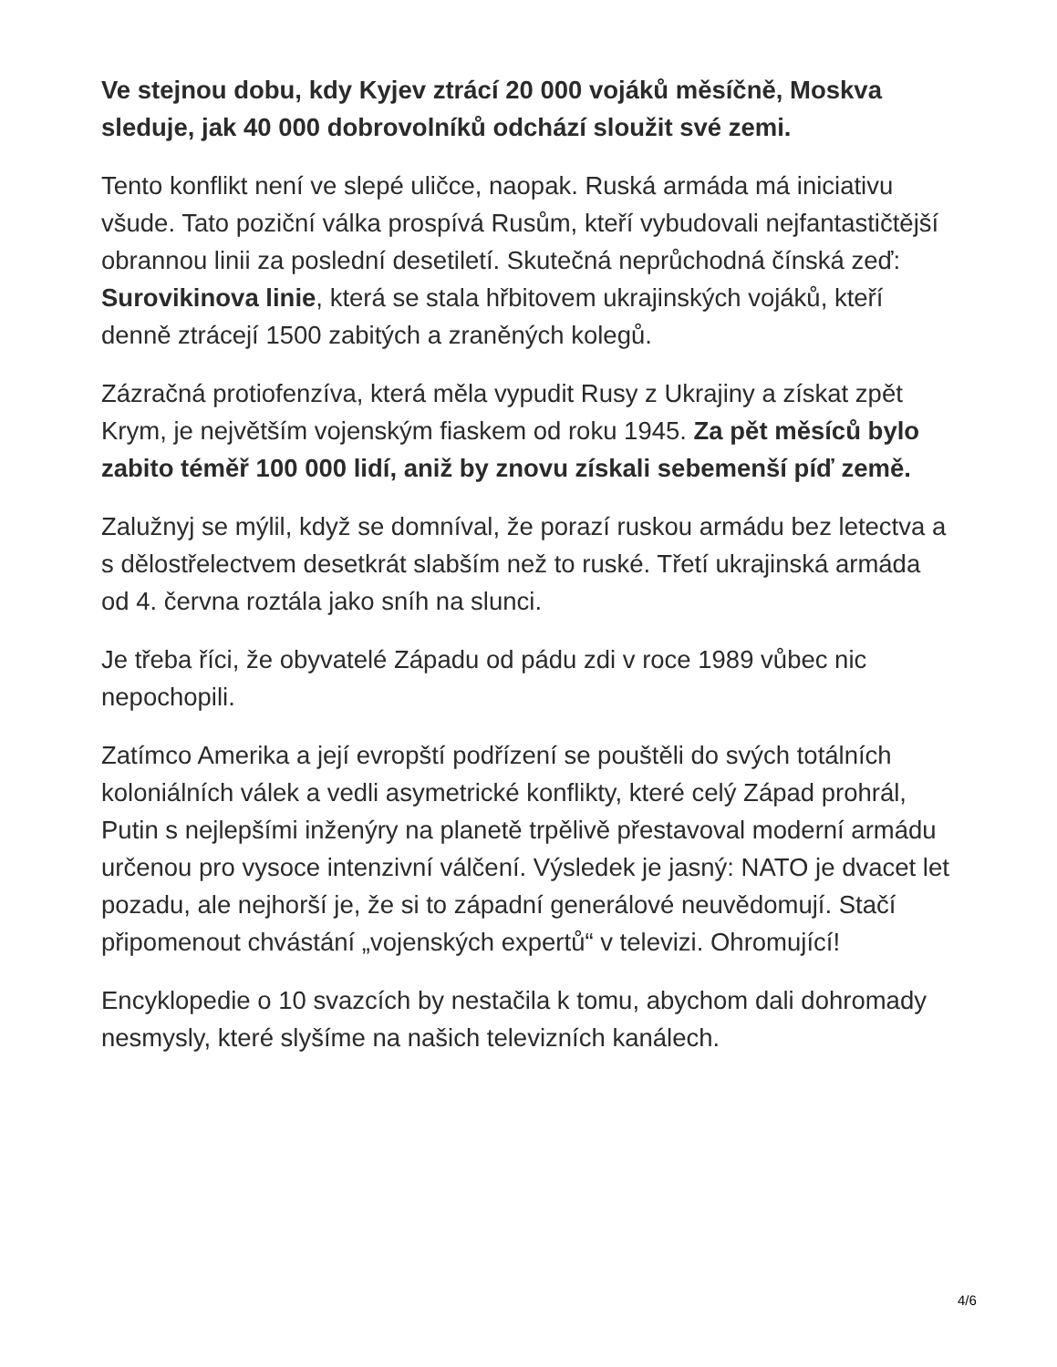Ve stejnou dobu, kdy Kyjev ztrácí 20 000 vojáků měsíčně, Moskva sleduje, jak 40 000 dobrovolníků odchází sloužit své zemi.
Tento konflikt není ve slepé uličce, naopak. Ruská armáda má iniciativu všude. Tato poziční válka prospívá Rusům, kteří vybudovali nejfantastičtější obrannou linii za poslední desetiletí. Skutečná neprůchodná čínská zeď: Surovikinova linie, která se stala hřbitovem ukrajinských vojáků, kteří denně ztrácejí 1500 zabitých a zraněných kolegů.
Zázračná protiofenzíva, která měla vypudit Rusy z Ukrajiny a získat zpět Krym, je největším vojenským fiaskem od roku 1945. Za pět měsíců bylo zabito téměř 100 000 lidí, aniž by znovu získali sebemenší píď země.
Zalužnyj se mýlil, když se domníval, že porazí ruskou armádu bez letectva a s dělostřelectvem desetkrát slabším než to ruské. Třetí ukrajinská armáda od 4. června roztála jako sníh na slunci.
Je třeba říci, že obyvatelé Západu od pádu zdi v roce 1989 vůbec nic nepochopili.
Zatímco Amerika a její evropští podřízení se pouštěli do svých totálních koloniálních válek a vedli asymetrické konflikty, které celý Západ prohrál, Putin s nejlepšími inženýry na planetě trpělivě přestavoval moderní armádu určenou pro vysoce intenzivní válčení. Výsledek je jasný: NATO je dvacet let pozadu, ale nejhorší je, že si to západní generálové neuvědomují. Stačí připomenout chvástání „vojenských expertů“ v televizi. Ohromující!
Encyklopedie o 10 svazcích by nestačila k tomu, abychom dali dohromady nesmysly, které slyšíme na našich televizních kanálech.
4/6